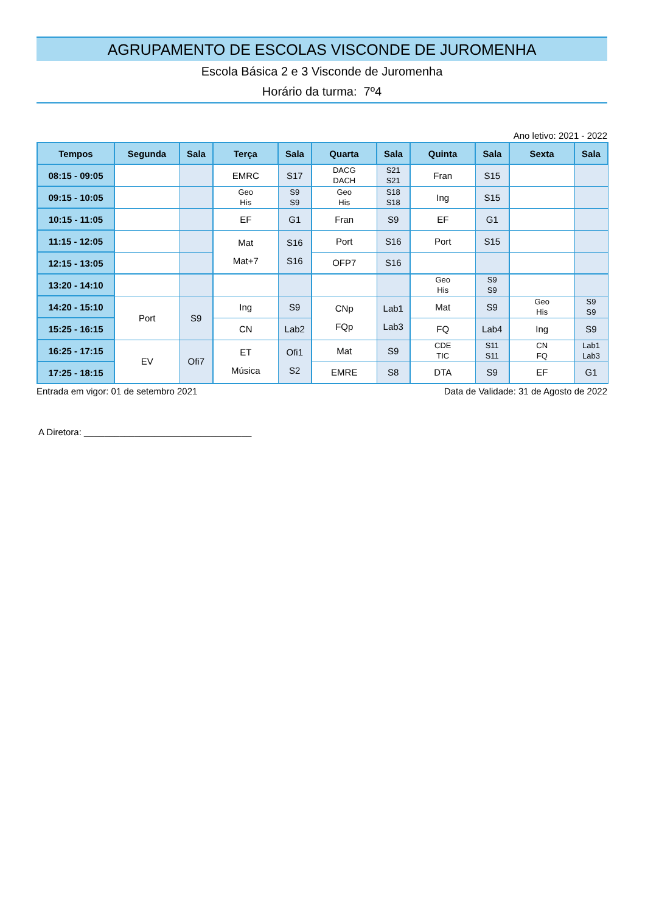AGRUPAMENTO DE ESCOLAS VISCONDE DE JUROMENHA
Escola Básica 2 e 3 Visconde de Juromenha
Horário da turma: 7º4
Ano letivo: 2021 - 2022
| Tempos | Segunda | Sala | Terça | Sala | Quarta | Sala | Quinta | Sala | Sexta | Sala |
| --- | --- | --- | --- | --- | --- | --- | --- | --- | --- | --- |
| 08:15 - 09:05 | | | EMRC | S17 | DACG DACH | S21 S21 | Fran | S15 | | |
| 09:15 - 10:05 | | | Geo His | S9 S9 | Geo His | S18 S18 | Ing | S15 | | |
| 10:15 - 11:05 | | | EF | G1 | Fran | S9 | EF | G1 | | |
| 11:15 - 12:05 | | | Mat Mat+7 | S16 S16 | Port | S16 | Port | S15 | | |
| 12:15 - 13:05 | | | | | OFP7 | S16 | | | | |
| 13:20 - 14:10 | | | | | | | Geo His | S9 S9 | | |
| 14:20 - 15:10 | Port | S9 | Ing | S9 | CNp FQp | Lab1 Lab3 | Mat | S9 | Geo His | S9 S9 |
| 15:25 - 16:15 | | | CN | Lab2 | | | FQ | Lab4 | Ing | S9 |
| 16:25 - 17:15 | EV | Ofi7 | ET Música | Ofi1 S2 | Mat | S9 | CDE TIC | S11 S11 | CN FQ | Lab1 Lab3 |
| 17:25 - 18:15 | | | | | EMRE | S8 | DTA | S9 | EF | G1 |
Entrada em vigor: 01 de setembro 2021 Data de Validade: 31 de Agosto de 2022
A Diretora: _________________________________